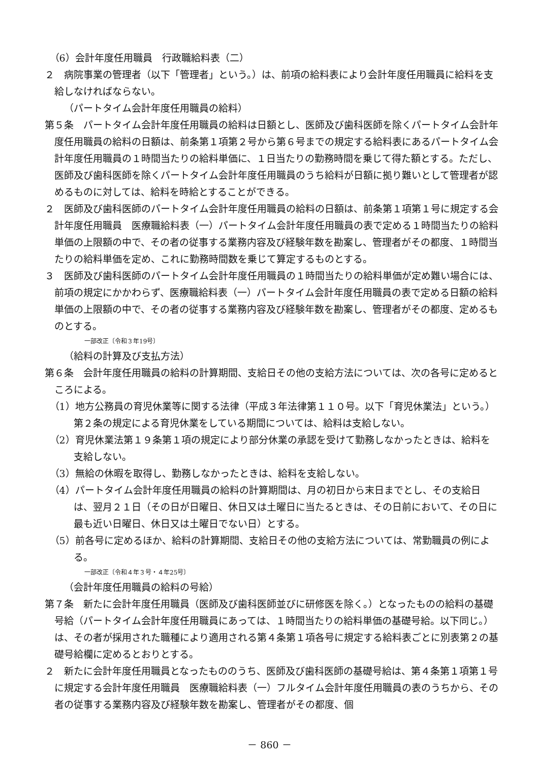（6）会計年度任用職員　行政職給料表（二）
２　病院事業の管理者（以下「管理者」という。）は、前項の給料表により会計年度任用職員に給料を支給しなければならない。
（パートタイム会計年度任用職員の給料）
第５条　パートタイム会計年度任用職員の給料は日額とし、医師及び歯科医師を除くパートタイム会計年度任用職員の給料の日額は、前条第１項第２号から第６号までの規定する給料表にあるパートタイム会計年度任用職員の１時間当たりの給料単価に、１日当たりの勤務時間を乗じて得た額とする。ただし、医師及び歯科医師を除くパートタイム会計年度任用職員のうち給料が日額に拠り難いとして管理者が認めるものに対しては、給料を時給とすることができる。
２　医師及び歯科医師のパートタイム会計年度任用職員の給料の日額は、前条第１項第１号に規定する会計年度任用職員　医療職給料表（一）パートタイム会計年度任用職員の表で定める１時間当たりの給料単価の上限額の中で、その者の従事する業務内容及び経験年数を勘案し、管理者がその都度、１時間当たりの給料単価を定め、これに勤務時間数を乗じて算定するものとする。
３　医師及び歯科医師のパートタイム会計年度任用職員の１時間当たりの給料単価が定め難い場合には、前項の規定にかかわらず、医療職給料表（一）パートタイム会計年度任用職員の表で定める日額の給料単価の上限額の中で、その者の従事する業務内容及び経験年数を勘案し、管理者がその都度、定めるものとする。
一部改正〔令和３年19号〕
（給料の計算及び支払方法）
第６条　会計年度任用職員の給料の計算期間、支給日その他の支給方法については、次の各号に定めるところによる。
（1）地方公務員の育児休業等に関する法律（平成３年法律第１１０号。以下「育児休業法」という。）第２条の規定による育児休業をしている期間については、給料は支給しない。
（2）育児休業法第１９条第１項の規定により部分休業の承認を受けて勤務しなかったときは、給料を支給しない。
（3）無給の休暇を取得し、勤務しなかったときは、給料を支給しない。
（4）パートタイム会計年度任用職員の給料の計算期間は、月の初日から末日までとし、その支給日は、翌月２１日（その日が日曜日、休日又は土曜日に当たるときは、その日前において、その日に最も近い日曜日、休日又は土曜日でない日）とする。
（5）前各号に定めるほか、給料の計算期間、支給日その他の支給方法については、常勤職員の例による。
一部改正〔令和４年３号・４年25号〕
（会計年度任用職員の給料の号給）
第７条　新たに会計年度任用職員（医師及び歯科医師並びに研修医を除く。）となったものの給料の基礎号給（パートタイム会計年度任用職員にあっては、１時間当たりの給料単価の基礎号給。以下同じ。）は、その者が採用された職種により適用される第４条第１項各号に規定する給料表ごとに別表第２の基礎号給欄に定めるとおりとする。
２　新たに会計年度任用職員となったもののうち、医師及び歯科医師の基礎号給は、第４条第１項第１号に規定する会計年度任用職員　医療職給料表（一）フルタイム会計年度任用職員の表のうちから、その者の従事する業務内容及び経験年数を勘案し、管理者がその都度、個
－ 860 －